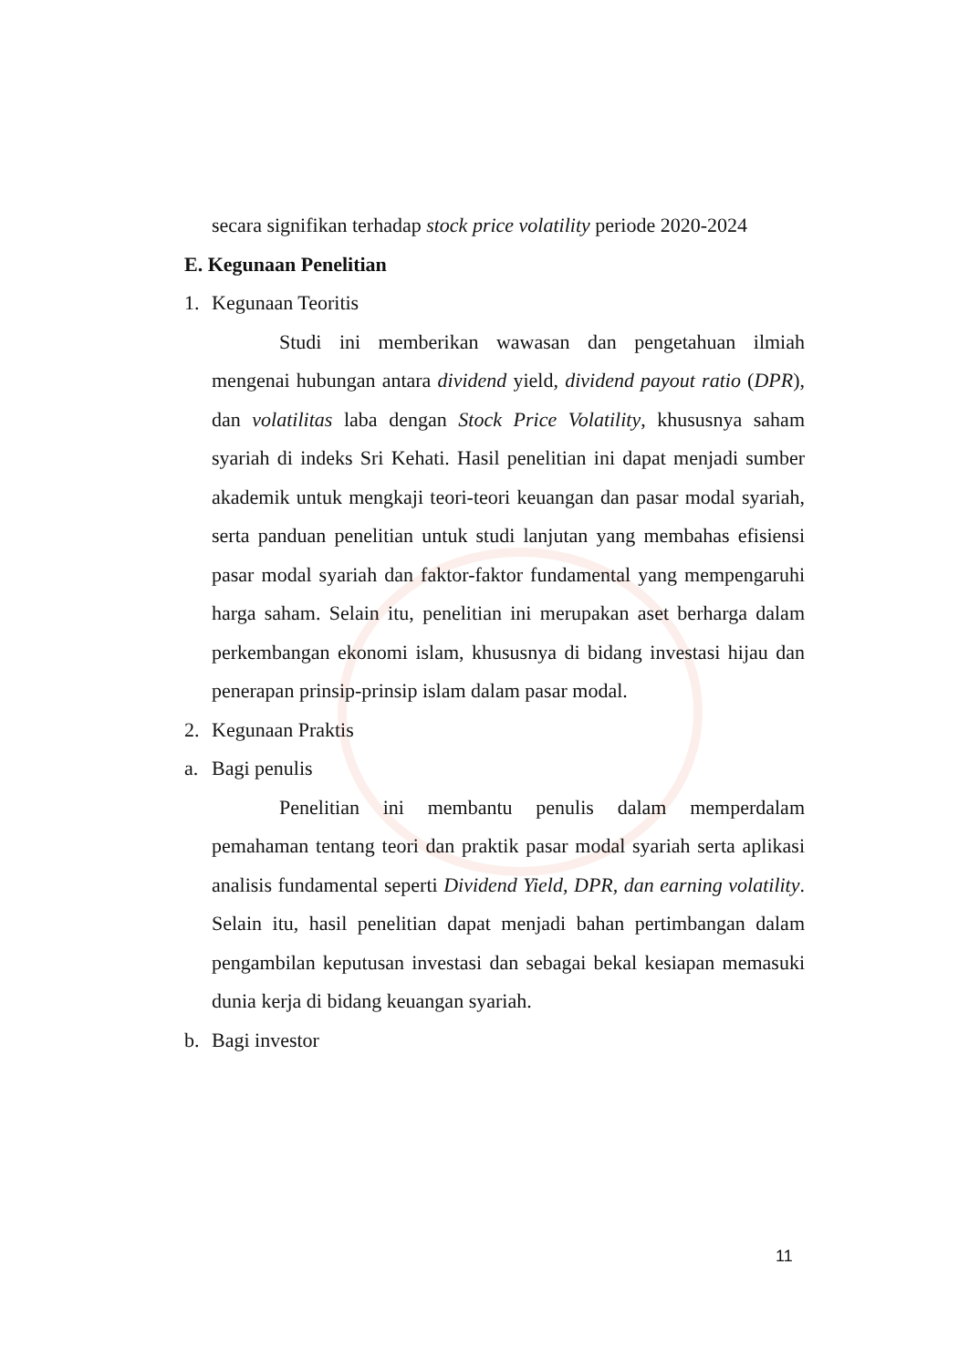secara signifikan terhadap stock price volatility periode 2020-2024
E. Kegunaan Penelitian
1. Kegunaan Teoritis
Studi ini memberikan wawasan dan pengetahuan ilmiah mengenai hubungan antara dividend yield, dividend payout ratio (DPR), dan volatilitas laba dengan Stock Price Volatility, khususnya saham syariah di indeks Sri Kehati. Hasil penelitian ini dapat menjadi sumber akademik untuk mengkaji teori-teori keuangan dan pasar modal syariah, serta panduan penelitian untuk studi lanjutan yang membahas efisiensi pasar modal syariah dan faktor-faktor fundamental yang mempengaruhi harga saham. Selain itu, penelitian ini merupakan aset berharga dalam perkembangan ekonomi islam, khususnya di bidang investasi hijau dan penerapan prinsip-prinsip islam dalam pasar modal.
2. Kegunaan Praktis
a. Bagi penulis
Penelitian ini membantu penulis dalam memperdalam pemahaman tentang teori dan praktik pasar modal syariah serta aplikasi analisis fundamental seperti Dividend Yield, DPR, dan earning volatility. Selain itu, hasil penelitian dapat menjadi bahan pertimbangan dalam pengambilan keputusan investasi dan sebagai bekal kesiapan memasuki dunia kerja di bidang keuangan syariah.
b. Bagi investor
11